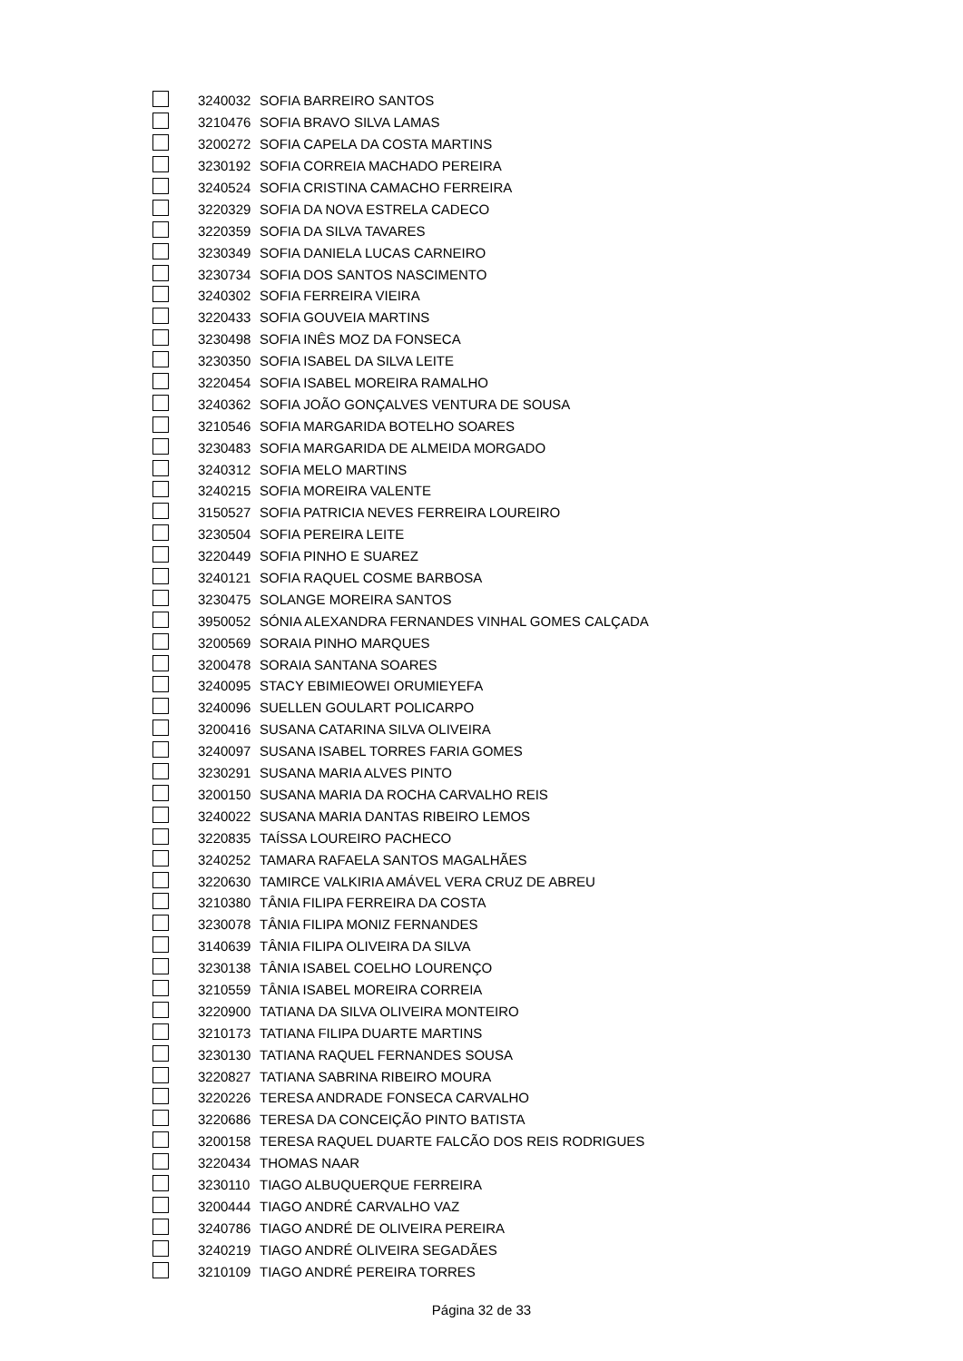| | 3240032 | SOFIA BARREIRO SANTOS |
| | 3210476 | SOFIA BRAVO SILVA LAMAS |
| | 3200272 | SOFIA CAPELA DA COSTA MARTINS |
| | 3230192 | SOFIA CORREIA MACHADO PEREIRA |
| | 3240524 | SOFIA CRISTINA CAMACHO FERREIRA |
| | 3220329 | SOFIA DA NOVA ESTRELA CADECO |
| | 3220359 | SOFIA DA SILVA TAVARES |
| | 3230349 | SOFIA DANIELA LUCAS CARNEIRO |
| | 3230734 | SOFIA DOS SANTOS NASCIMENTO |
| | 3240302 | SOFIA FERREIRA VIEIRA |
| | 3220433 | SOFIA GOUVEIA MARTINS |
| | 3230498 | SOFIA INÊS MOZ DA FONSECA |
| | 3230350 | SOFIA ISABEL DA SILVA LEITE |
| | 3220454 | SOFIA ISABEL MOREIRA RAMALHO |
| | 3240362 | SOFIA JOÃO GONÇALVES VENTURA DE SOUSA |
| | 3210546 | SOFIA MARGARIDA BOTELHO SOARES |
| | 3230483 | SOFIA MARGARIDA DE ALMEIDA MORGADO |
| | 3240312 | SOFIA MELO MARTINS |
| | 3240215 | SOFIA MOREIRA VALENTE |
| | 3150527 | SOFIA PATRICIA NEVES FERREIRA LOUREIRO |
| | 3230504 | SOFIA PEREIRA LEITE |
| | 3220449 | SOFIA PINHO E SUAREZ |
| | 3240121 | SOFIA RAQUEL COSME BARBOSA |
| | 3230475 | SOLANGE MOREIRA SANTOS |
| | 3950052 | SÓNIA ALEXANDRA FERNANDES VINHAL GOMES CALÇADA |
| | 3200569 | SORAIA PINHO MARQUES |
| | 3200478 | SORAIA SANTANA SOARES |
| | 3240095 | STACY EBIMIEOWEI ORUMIEYEFA |
| | 3240096 | SUELLEN GOULART POLICARPO |
| | 3200416 | SUSANA CATARINA SILVA OLIVEIRA |
| | 3240097 | SUSANA ISABEL TORRES FARIA GOMES |
| | 3230291 | SUSANA MARIA ALVES PINTO |
| | 3200150 | SUSANA MARIA DA ROCHA CARVALHO REIS |
| | 3240022 | SUSANA MARIA DANTAS RIBEIRO LEMOS |
| | 3220835 | TAÍSSA LOUREIRO PACHECO |
| | 3240252 | TAMARA RAFAELA SANTOS MAGALHÃES |
| | 3220630 | TAMIRCE VALKIRIA AMÁVEL VERA CRUZ DE ABREU |
| | 3210380 | TÂNIA FILIPA FERREIRA DA COSTA |
| | 3230078 | TÂNIA FILIPA MONIZ FERNANDES |
| | 3140639 | TÂNIA FILIPA OLIVEIRA DA SILVA |
| | 3230138 | TÂNIA ISABEL COELHO LOURENÇO |
| | 3210559 | TÂNIA ISABEL MOREIRA CORREIA |
| | 3220900 | TATIANA DA SILVA OLIVEIRA MONTEIRO |
| | 3210173 | TATIANA FILIPA DUARTE MARTINS |
| | 3230130 | TATIANA RAQUEL FERNANDES SOUSA |
| | 3220827 | TATIANA SABRINA RIBEIRO MOURA |
| | 3220226 | TERESA ANDRADE FONSECA CARVALHO |
| | 3220686 | TERESA DA CONCEIÇÃO PINTO BATISTA |
| | 3200158 | TERESA RAQUEL DUARTE FALCÃO DOS REIS RODRIGUES |
| | 3220434 | THOMAS NAAR |
| | 3230110 | TIAGO ALBUQUERQUE FERREIRA |
| | 3200444 | TIAGO ANDRÉ CARVALHO VAZ |
| | 3240786 | TIAGO ANDRÉ DE OLIVEIRA PEREIRA |
| | 3240219 | TIAGO ANDRÉ OLIVEIRA SEGADÃES |
| | 3210109 | TIAGO ANDRÉ PEREIRA TORRES |
Página 32 de 33